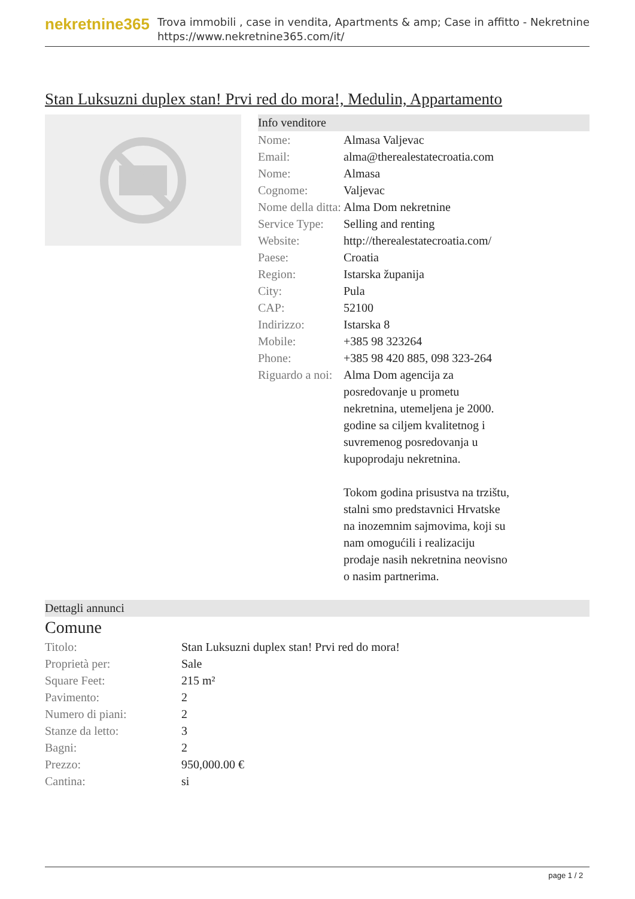nekretnine365
Trova immobili , case in vendita, Apartments & amp; Case in affitto - Nekretnine
https://www.nekretnine365.com/it/
Stan Luksuzni duplex stan! Prvi red do mora!, Medulin, Appartamento
Info venditore
| Nome: | Almasa Valjevac |
| Email: | alma@therealestatecroatia.com |
| Nome: | Almasa |
| Cognome: | Valjevac |
| Nome della ditta: | Alma Dom nekretnine |
| Service Type: | Selling and renting |
| Website: | http://therealestatecroatia.com/ |
| Paese: | Croatia |
| Region: | Istarska županija |
| City: | Pula |
| CAP: | 52100 |
| Indirizzo: | Istarska 8 |
| Mobile: | +385 98 323264 |
| Phone: | +385 98 420 885, 098 323-264 |
| Riguardo a noi: | Alma Dom agencija za posredovanje u prometu nekretnina, utemeljena je 2000. godine sa ciljem kvalitetnog i suvremenog posredovanja u kupoprodaju nekretnina. Tokom godina prisustva na trzištu, stalni smo predstavnici Hrvatske na inozemnim sajmovima, koji su nam omogućili i realizaciju prodaje nasih nekretnina neovisno o nasim partnerima. |
Dettagli annunci
Comune
| Titolo: | Stan Luksuzni duplex stan! Prvi red do mora! |
| Proprietà per: | Sale |
| Square Feet: | 215 m² |
| Pavimento: | 2 |
| Numero di piani: | 2 |
| Stanze da letto: | 3 |
| Bagni: | 2 |
| Prezzo: | 950,000.00 € |
| Cantina: | si |
page 1 / 2